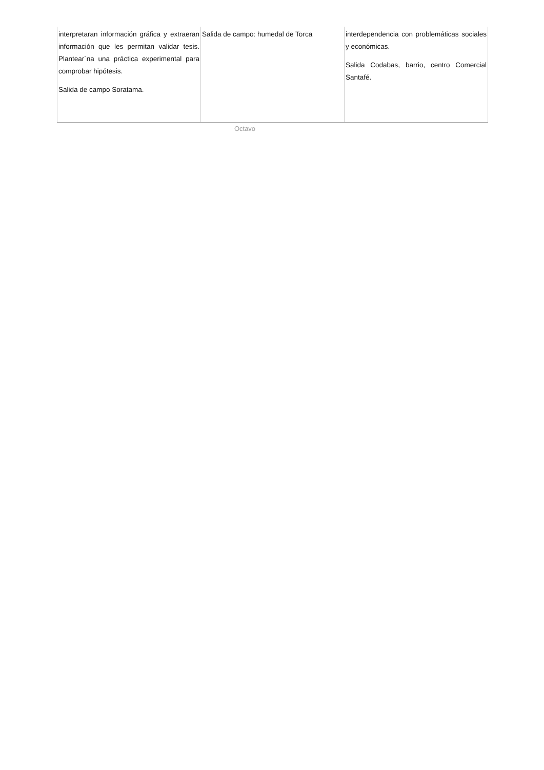| interpretaran información gráfica y extraeran información que les permitan validar tesis. Plantear´na una práctica experimental para comprobar hipótesis. Salida de campo Soratama. | Salida de campo: humedal de Torca | interdependencia con problemáticas sociales y económicas. Salida Codabas, barrio, centro Comercial Santafé. |
Octavo